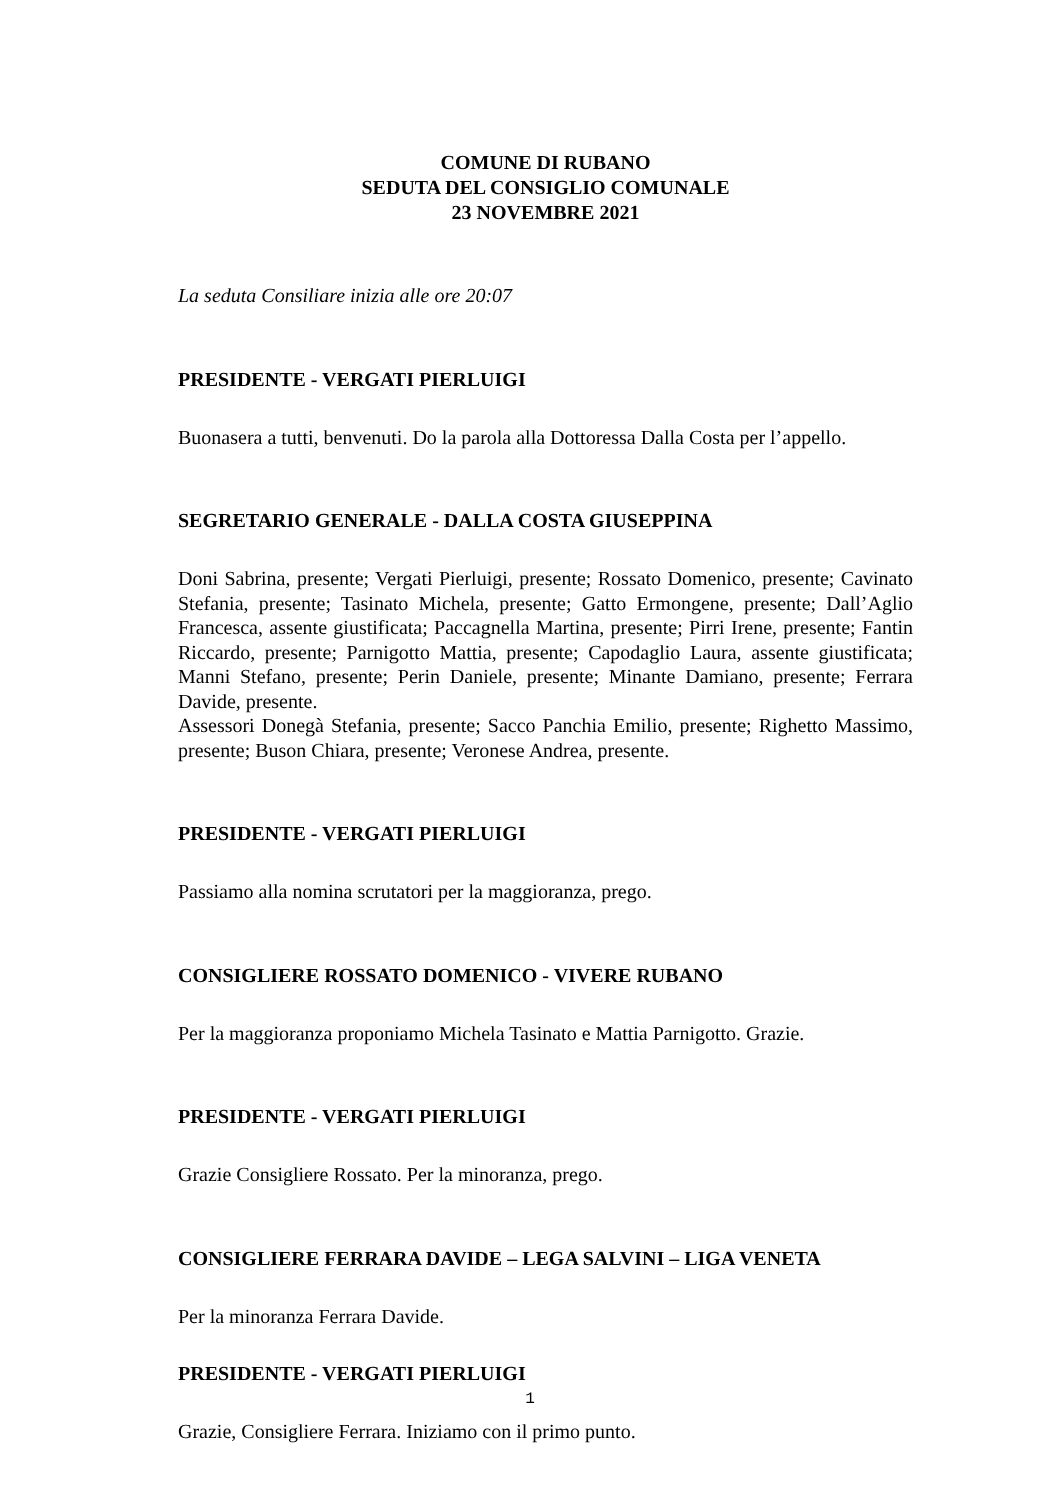COMUNE DI RUBANO
SEDUTA DEL CONSIGLIO COMUNALE
23 NOVEMBRE 2021
La seduta Consiliare inizia alle ore 20:07
PRESIDENTE - VERGATI PIERLUIGI
Buonasera a tutti, benvenuti. Do la parola alla Dottoressa Dalla Costa per l’appello.
SEGRETARIO GENERALE - DALLA COSTA GIUSEPPINA
Doni Sabrina, presente; Vergati Pierluigi, presente; Rossato Domenico, presente; Cavinato Stefania, presente; Tasinato Michela, presente; Gatto Ermongene, presente; Dall’Aglio Francesca, assente giustificata; Paccagnella Martina, presente; Pirri Irene, presente; Fantin Riccardo, presente; Parnigotto Mattia, presente; Capodaglio Laura, assente giustificata; Manni Stefano, presente; Perin Daniele, presente; Minante Damiano, presente; Ferrara Davide, presente.
Assessori Donegà Stefania, presente; Sacco Panchia Emilio, presente; Righetto Massimo, presente; Buson Chiara, presente; Veronese Andrea, presente.
PRESIDENTE - VERGATI PIERLUIGI
Passiamo alla nomina scrutatori per la maggioranza, prego.
CONSIGLIERE ROSSATO DOMENICO - VIVERE RUBANO
Per la maggioranza proponiamo Michela Tasinato e Mattia Parnigotto. Grazie.
PRESIDENTE - VERGATI PIERLUIGI
Grazie Consigliere Rossato. Per la minoranza, prego.
CONSIGLIERE FERRARA DAVIDE – LEGA SALVINI – LIGA VENETA
Per la minoranza Ferrara Davide.
PRESIDENTE - VERGATI PIERLUIGI
Grazie, Consigliere Ferrara. Iniziamo con il primo punto.
1